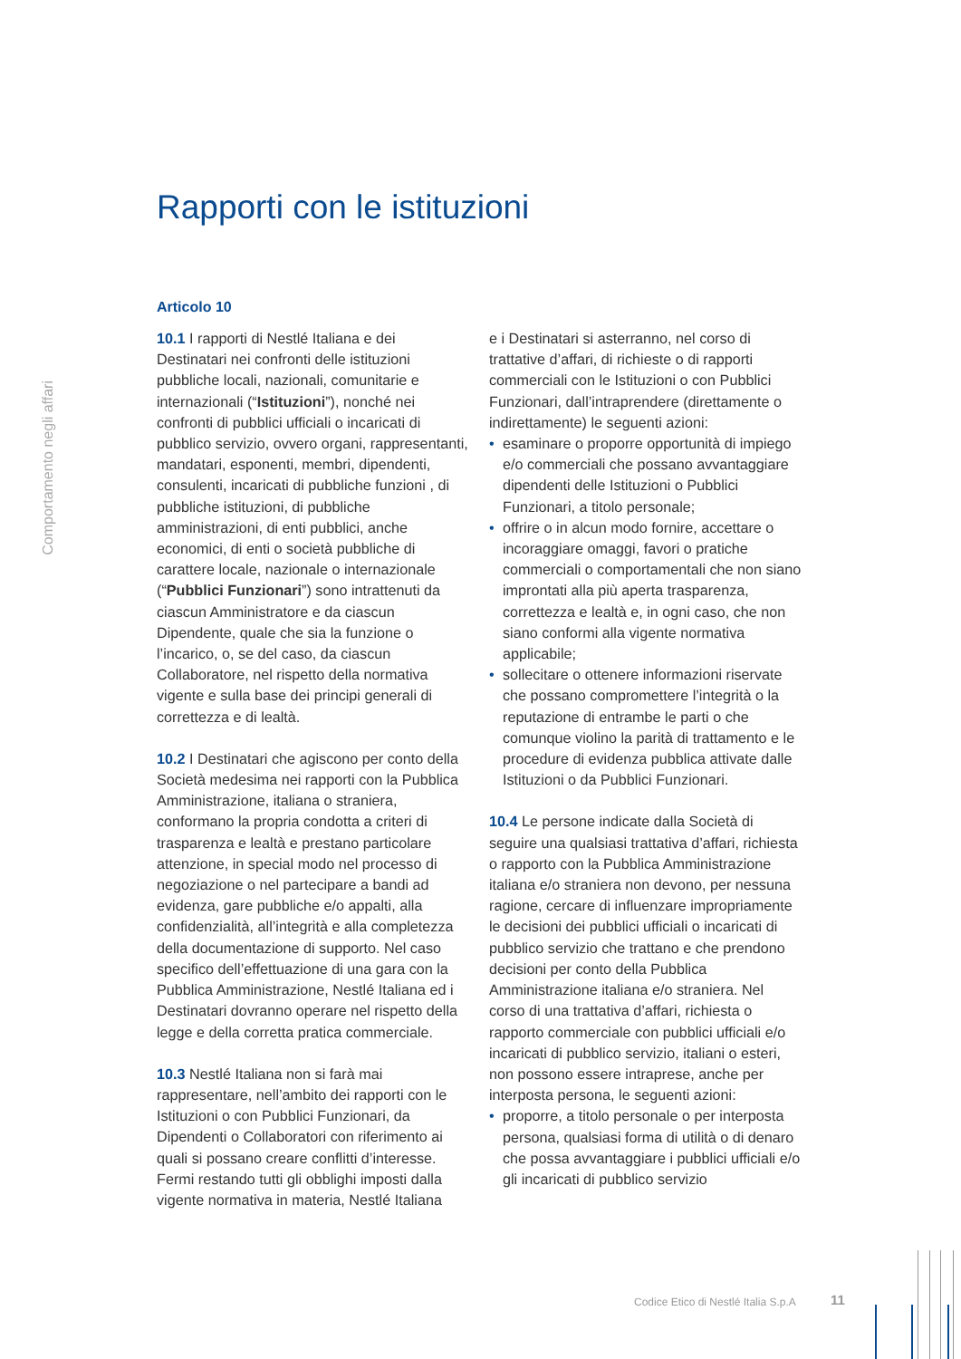Comportamento negli affari
Rapporti con le istituzioni
Articolo 10
10.1 I rapporti di Nestlé Italiana e dei Destinatari nei confronti delle istituzioni pubbliche locali, nazionali, comunitarie e internazionali (“Istituzioni”), nonché nei confronti di pubblici ufficiali o incaricati di pubblico servizio, ovvero organi, rappresentanti, mandatari, esponenti, membri, dipendenti, consulenti, incaricati di pubbliche funzioni , di pubbliche istituzioni, di pubbliche amministrazioni, di enti pubblici, anche economici, di enti o società pubbliche di carattere locale, nazionale o internazionale (“Pubblici Funzionari”) sono intrattenuti da ciascun Amministratore e da ciascun Dipendente, quale che sia la funzione o l’incarico, o, se del caso, da ciascun Collaboratore, nel rispetto della normativa vigente e sulla base dei principi generali di correttezza e di lealtà.
10.2 I Destinatari che agiscono per conto della Società medesima nei rapporti con la Pubblica Amministrazione, italiana o straniera, conformano la propria condotta a criteri di trasparenza e lealtà e prestano particolare attenzione, in special modo nel processo di negoziazione o nel partecipare a bandi ad evidenza, gare pubbliche e/o appalti, alla confidenzialità, all’integrità e alla completezza della documentazione di supporto. Nel caso specifico dell’effettuazione di una gara con la Pubblica Amministrazione, Nestlé Italiana ed i Destinatari dovranno operare nel rispetto della legge e della corretta pratica commerciale.
10.3 Nestlé Italiana non si farà mai rappresentare, nell’ambito dei rapporti con le Istituzioni o con Pubblici Funzionari, da Dipendenti o Collaboratori con riferimento ai quali si possano creare conflitti d’interesse. Fermi restando tutti gli obblighi imposti dalla vigente normativa in materia, Nestlé Italiana
e i Destinatari si asterranno, nel corso di trattative d’affari, di richieste o di rapporti commerciali con le Istituzioni o con Pubblici Funzionari, dall’intraprendere (direttamente o indirettamente) le seguenti azioni:
• esaminare o proporre opportunità di impiego e/o commerciali che possano avvantaggiare dipendenti delle Istituzioni o Pubblici Funzionari, a titolo personale;
• offrire o in alcun modo fornire, accettare o incoraggiare omaggi, favori o pratiche commerciali o comportamentali che non siano improntati alla più aperta trasparenza, correttezza e lealtà e, in ogni caso, che non siano conformi alla vigente normativa applicabile;
• sollecitare o ottenere informazioni riservate che possano compromettere l’integrità o la reputazione di entrambe le parti o che comunque violino la parità di trattamento e le procedure di evidenza pubblica attivate dalle Istituzioni o da Pubblici Funzionari.
10.4 Le persone indicate dalla Società di seguire una qualsiasi trattativa d’affari, richiesta o rapporto con la Pubblica Amministrazione italiana e/o straniera non devono, per nessuna ragione, cercare di influenzare impropriamente le decisioni dei pubblici ufficiali o incaricati di pubblico servizio che trattano e che prendono decisioni per conto della Pubblica Amministrazione italiana e/o straniera. Nel corso di una trattativa d’affari, richiesta o rapporto commerciale con pubblici ufficiali e/o incaricati di pubblico servizio, italiani o esteri, non possono essere intraprese, anche per interposta persona, le seguenti azioni:
• proporre, a titolo personale o per interposta persona, qualsiasi forma di utilità o di denaro che possa avvantaggiare i pubblici ufficiali e/o gli incaricati di pubblico servizio
Codice Etico di Nestlé Italia S.p.A
11